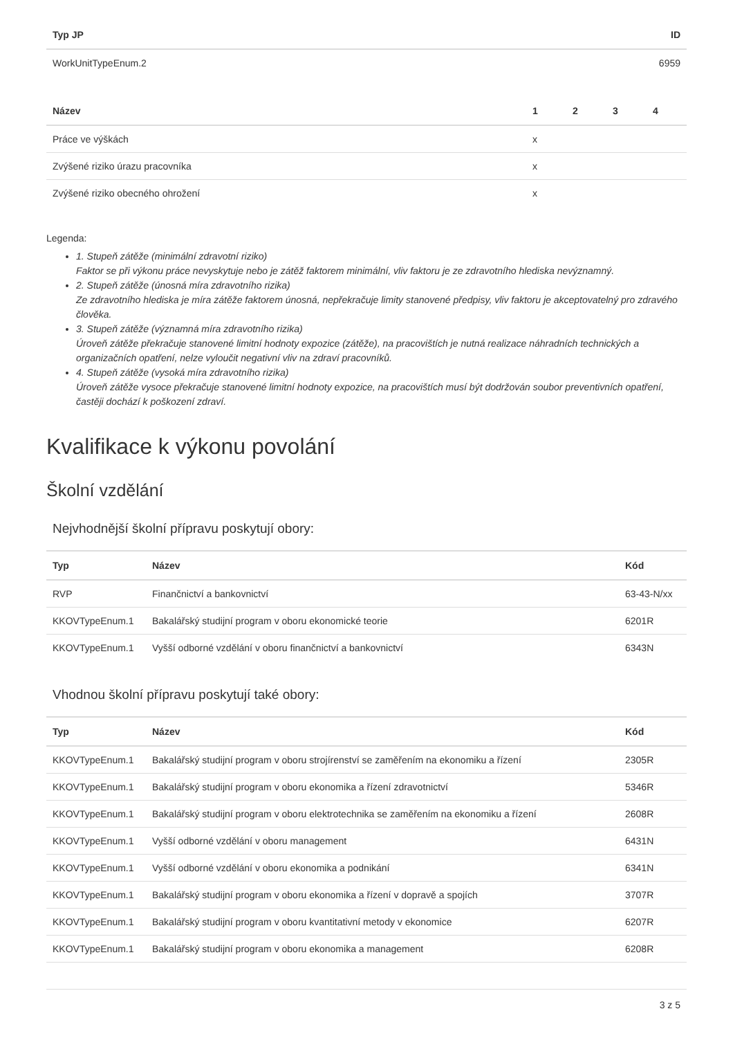| Typ JP | ID |
| --- | --- |
| WorkUnitTypeEnum.2 | 6959 |
| Název | 1 | 2 | 3 | 4 |
| --- | --- | --- | --- | --- |
| Práce ve výškách | x | | | |
| Zvýšené riziko úrazu pracovníka | x | | | |
| Zvýšené riziko obecného ohrožení | x | | | |
Legenda:
1. Stupeň zátěže (minimální zdravotní riziko)
Faktor se při výkonu práce nevyskytuje nebo je zátěž faktorem minimální, vliv faktoru je ze zdravotního hlediska nevýznamný.
2. Stupeň zátěže (únosná míra zdravotního rizika)
Ze zdravotního hlediska je míra zátěže faktorem únosná, nepřekračuje limity stanovené předpisy, vliv faktoru je akceptovatelný pro zdravého člověka.
3. Stupeň zátěže (významná míra zdravotního rizika)
Úroveň zátěže překračuje stanovené limitní hodnoty expozice (zátěže), na pracovištích je nutná realizace náhradních technických a organizačních opatření, nelze vyloučit negativní vliv na zdraví pracovníků.
4. Stupeň zátěže (vysoká míra zdravotního rizika)
Úroveň zátěže vysoce překračuje stanovené limitní hodnoty expozice, na pracovištích musí být dodržován soubor preventivních opatření, častěji dochází k poškození zdraví.
Kvalifikace k výkonu povolání
Školní vzdělání
Nejvhodnější školní přípravu poskytují obory:
| Typ | Název | Kód |
| --- | --- | --- |
| RVP | Finančnictví a bankovnictví | 63-43-N/xx |
| KKOVTypeEnum.1 | Bakalářský studijní program v oboru ekonomické teorie | 6201R |
| KKOVTypeEnum.1 | Vyšší odborné vzdělání v oboru finančnictví a bankovnictví | 6343N |
Vhodnou školní přípravu poskytují také obory:
| Typ | Název | Kód |
| --- | --- | --- |
| KKOVTypeEnum.1 | Bakalářský studijní program v oboru strojírenství se zaměřením na ekonomiku a řízení | 2305R |
| KKOVTypeEnum.1 | Bakalářský studijní program v oboru ekonomika a řízení zdravotnictví | 5346R |
| KKOVTypeEnum.1 | Bakalářský studijní program v oboru elektrotechnika se zaměřením na ekonomiku a řízení | 2608R |
| KKOVTypeEnum.1 | Vyšší odborné vzdělání v oboru management | 6431N |
| KKOVTypeEnum.1 | Vyšší odborné vzdělání v oboru ekonomika a podnikání | 6341N |
| KKOVTypeEnum.1 | Bakalářský studijní program v oboru ekonomika a řízení v dopravě a spojích | 3707R |
| KKOVTypeEnum.1 | Bakalářský studijní program v oboru kvantitativní metody v ekonomice | 6207R |
| KKOVTypeEnum.1 | Bakalářský studijní program v oboru ekonomika a management | 6208R |
3 z 5